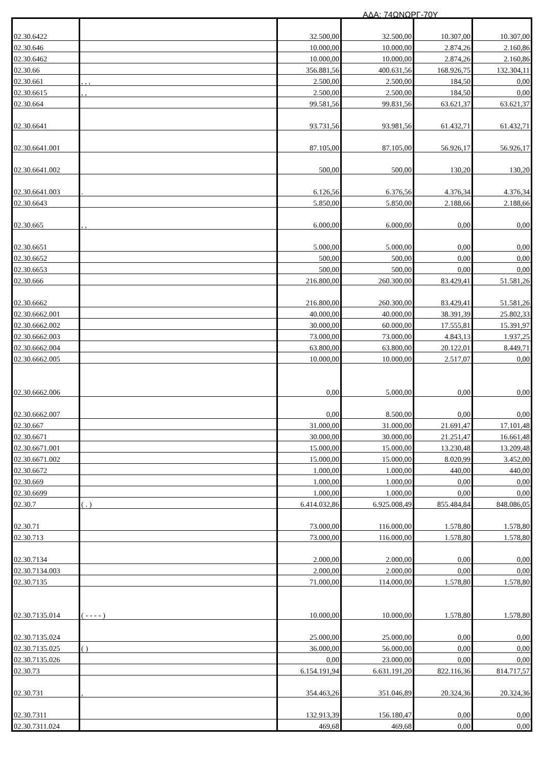ΑΔΑ: 74ΩΝΩΡΓ-70Υ
| 02.30.6422 | | 32.500,00 | 32.500,00 | 10.307,00 | 10.307,00 |
| 02.30.646 | | 10.000,00 | 10.000,00 | 2.874,26 | 2.160,86 |
| 02.30.6462 | | 10.000,00 | 10.000,00 | 2.874,26 | 2.160,86 |
| 02.30.66 | | 356.881,56 | 400.631,56 | 168.926,75 | 132.304,11 |
| 02.30.661 | , , , | 2.500,00 | 2.500,00 | 184,50 | 0,00 |
| 02.30.6615 | , , | 2.500,00 | 2.500,00 | 184,50 | 0,00 |
| 02.30.664 | | 99.581,56 | 99.831,56 | 63.621,37 | 63.621,37 |
| 02.30.6641 | | 93.731,56 | 93.981,56 | 61.432,71 | 61.432,71 |
| 02.30.6641.001 | | 87.105,00 | 87.105,00 | 56.926,17 | 56.926,17 |
| 02.30.6641.002 | | 500,00 | 500,00 | 130,20 | 130,20 |
| 02.30.6641.003 | . | 6.126,56 | 6.376,56 | 4.376,34 | 4.376,34 |
| 02.30.6643 | | 5.850,00 | 5.850,00 | 2.188,66 | 2.188,66 |
| 02.30.665 | , , | 6.000,00 | 6.000,00 | 0,00 | 0,00 |
| 02.30.6651 | | 5.000,00 | 5.000,00 | 0,00 | 0,00 |
| 02.30.6652 | | 500,00 | 500,00 | 0,00 | 0,00 |
| 02.30.6653 | | 500,00 | 500,00 | 0,00 | 0,00 |
| 02.30.666 | | 216.800,00 | 260.300,00 | 83.429,41 | 51.581,26 |
| 02.30.6662 | | 216.800,00 | 260.300,00 | 83.429,41 | 51.581,26 |
| 02.30.6662.001 | | 40.000,00 | 40.000,00 | 38.391,39 | 25.802,33 |
| 02.30.6662.002 | | 30.000,00 | 60.000,00 | 17.555,81 | 15.391,97 |
| 02.30.6662.003 | | 73.000,00 | 73.000,00 | 4.843,13 | 1.937,25 |
| 02.30.6662.004 | | 63.800,00 | 63.800,00 | 20.122,01 | 8.449,71 |
| 02.30.6662.005 | | 10.000,00 | 10.000,00 | 2.517,07 | 0,00 |
| 02.30.6662.006 | | 0,00 | 5.000,00 | 0,00 | 0,00 |
| 02.30.6662.007 | | 0,00 | 8.500,00 | 0,00 | 0,00 |
| 02.30.667 | | 31.000,00 | 31.000,00 | 21.691,47 | 17.101,48 |
| 02.30.6671 | | 30.000,00 | 30.000,00 | 21.251,47 | 16.661,48 |
| 02.30.6671.001 | | 15.000,00 | 15.000,00 | 13.230,48 | 13.209,48 |
| 02.30.6671.002 | | 15.000,00 | 15.000,00 | 8.020,99 | 3.452,00 |
| 02.30.6672 | | 1.000,00 | 1.000,00 | 440,00 | 440,00 |
| 02.30.669 | | 1.000,00 | 1.000,00 | 0,00 | 0,00 |
| 02.30.6699 | | 1.000,00 | 1.000,00 | 0,00 | 0,00 |
| 02.30.7 | ( . ) | 6.414.032,86 | 6.925.008,49 | 855.484,84 | 848.086,05 |
| 02.30.71 | | 73.000,00 | 116.000,00 | 1.578,80 | 1.578,80 |
| 02.30.713 | | 73.000,00 | 116.000,00 | 1.578,80 | 1.578,80 |
| 02.30.7134 | | 2.000,00 | 2.000,00 | 0,00 | 0,00 |
| 02.30.7134.003 | | 2.000,00 | 2.000,00 | 0,00 | 0,00 |
| 02.30.7135 | | 71.000,00 | 114.000,00 | 1.578,80 | 1.578,80 |
| 02.30.7135.014 | ( - - - - ) | 10.000,00 | 10.000,00 | 1.578,80 | 1.578,80 |
| 02.30.7135.024 | | 25.000,00 | 25.000,00 | 0,00 | 0,00 |
| 02.30.7135.025 | ( ) | 36.000,00 | 56.000,00 | 0,00 | 0,00 |
| 02.30.7135.026 | | 0,00 | 23.000,00 | 0,00 | 0,00 |
| 02.30.73 | | 6.154.191,94 | 6.631.191,20 | 822.116,36 | 814.717,57 |
| 02.30.731 | , | 354.463,26 | 351.046,89 | 20.324,36 | 20.324,36 |
| 02.30.7311 | | 132.913,39 | 156.180,47 | 0,00 | 0,00 |
| 02.30.7311.024 | | 469,68 | 469,68 | 0,00 | 0,00 |